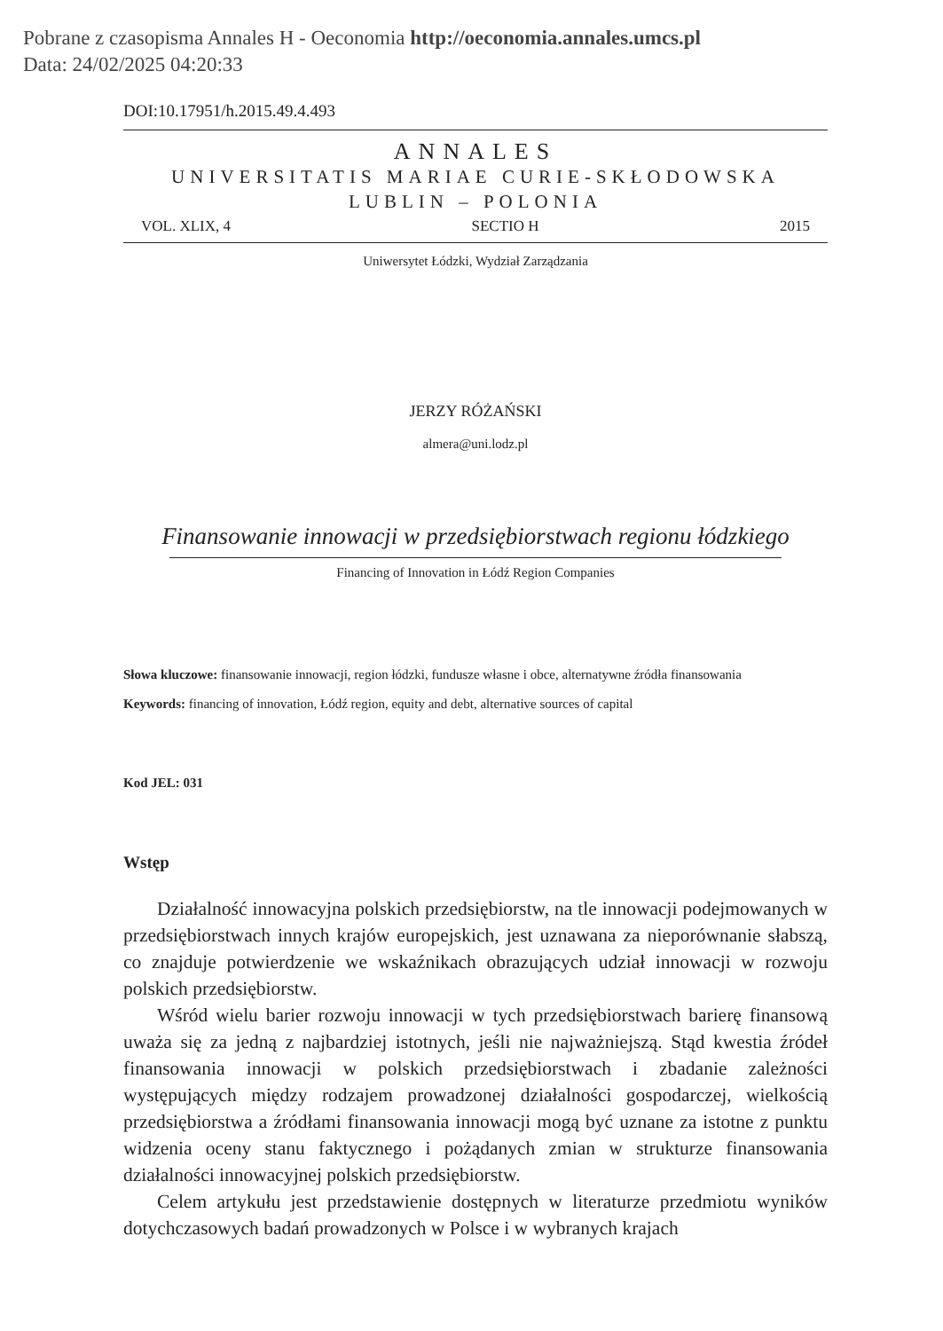Pobrane z czasopisma Annales H - Oeconomia http://oeconomia.annales.umcs.pl
Data: 24/02/2025 04:20:33
DOI:10.17951/h.2015.49.4.493
ANNALES
UNIVERSITATIS MARIAE CURIE-SKŁODOWSKA
LUBLIN – POLONIA
VOL. XLIX, 4 SECTIO H 2015
Uniwersytet Łódzki, Wydział Zarządzania
JERZY RÓŻAŃSKI
almera@uni.lodz.pl
Finansowanie innowacji w przedsiębiorstwach regionu łódzkiego
Financing of Innovation in Łódź Region Companies
Słowa kluczowe: finansowanie innowacji, region łódzki, fundusze własne i obce, alternatywne źródła finansowania
Keywords: financing of innovation, Łódź region, equity and debt, alternative sources of capital
Kod JEL: 031
Wstęp
Działalność innowacyjna polskich przedsiębiorstw, na tle innowacji podejmowanych w przedsiębiorstwach innych krajów europejskich, jest uznawana za nieporównanie słabszą, co znajduje potwierdzenie we wskaźnikach obrazujących udział innowacji w rozwoju polskich przedsiębiorstw.
Wśród wielu barier rozwoju innowacji w tych przedsiębiorstwach barierę finansową uważa się za jedną z najbardziej istotnych, jeśli nie najważniejszą. Stąd kwestia źródeł finansowania innowacji w polskich przedsiębiorstwach i zbadanie zależności występujących między rodzajem prowadzonej działalności gospodarczej, wielkością przedsiębiorstwa a źródłami finansowania innowacji mogą być uznane za istotne z punktu widzenia oceny stanu faktycznego i pożądanych zmian w strukturze finansowania działalności innowacyjnej polskich przedsiębiorstw.
Celem artykułu jest przedstawienie dostępnych w literaturze przedmiotu wyników dotychczasowych badań prowadzonych w Polsce i w wybranych krajach